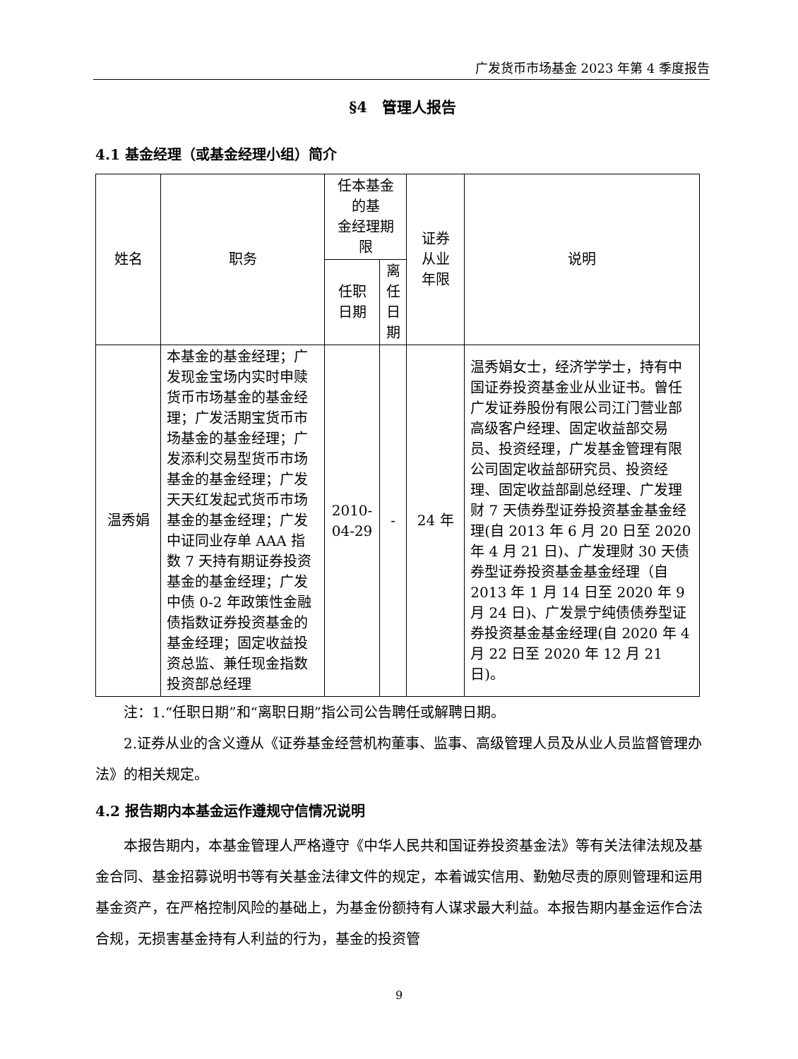广发货币市场基金 2023 年第 4 季度报告
§4　管理人报告
4.1 基金经理（或基金经理小组）简介
| 姓名 | 职务 | 任本基金的基 金经理期限 | | 证券 从业 年限 | 说明 |
| --- | --- | --- | --- | --- | --- |
| | | 任职 日期 | 离任 日期 | | |
| 温秀娟 | 本基金的基金经理；广发现金宝场内实时申赎货币市场基金的基金经理；广发活期宝货币市场基金的基金经理；广发添利交易型货币市场基金的基金经理；广发天天红发起式货币市场基金的基金经理；广发中证同业存单 AAA 指数 7 天持有期证券投资基金的基金经理；广发中债 0-2 年政策性金融债指数证券投资基金的基金经理；固定收益投资总监、兼任现金指数投资部总经理 | 2010-04-29 | - | 24 年 | 温秀娟女士，经济学学士，持有中国证券投资基金业从业证书。曾任广发证券股份有限公司江门营业部高级客户经理、固定收益部交易员、投资经理，广发基金管理有限公司固定收益部研究员、投资经理、固定收益部副总经理、广发理财 7 天债券型证券投资基金基金经理(自 2013 年 6 月 20 日至 2020 年 4 月 21 日)、广发理财 30 天债券型证券投资基金基金经理（自 2013 年 1 月 14 日至 2020 年 9 月 24 日)、广发景宁纯债债券型证券投资基金基金经理(自 2020 年 4 月 22 日至 2020 年 12 月 21 日)。 |
注：1.“任职日期”和“离职日期”指公司公告聘任或解聘日期。
2.证券从业的含义遵从《证券基金经营机构董事、监事、高级管理人员及从业人员监督管理办法》的相关规定。
4.2 报告期内本基金运作遵规守信情况说明
本报告期内，本基金管理人严格遵守《中华人民共和国证券投资基金法》等有关法律法规及基金合同、基金招募说明书等有关基金法律文件的规定，本着诚实信用、勤勉尽责的原则管理和运用基金资产，在严格控制风险的基础上，为基金份额持有人谋求最大利益。本报告期内基金运作合法合规，无损害基金持有人利益的行为，基金的投资管
9